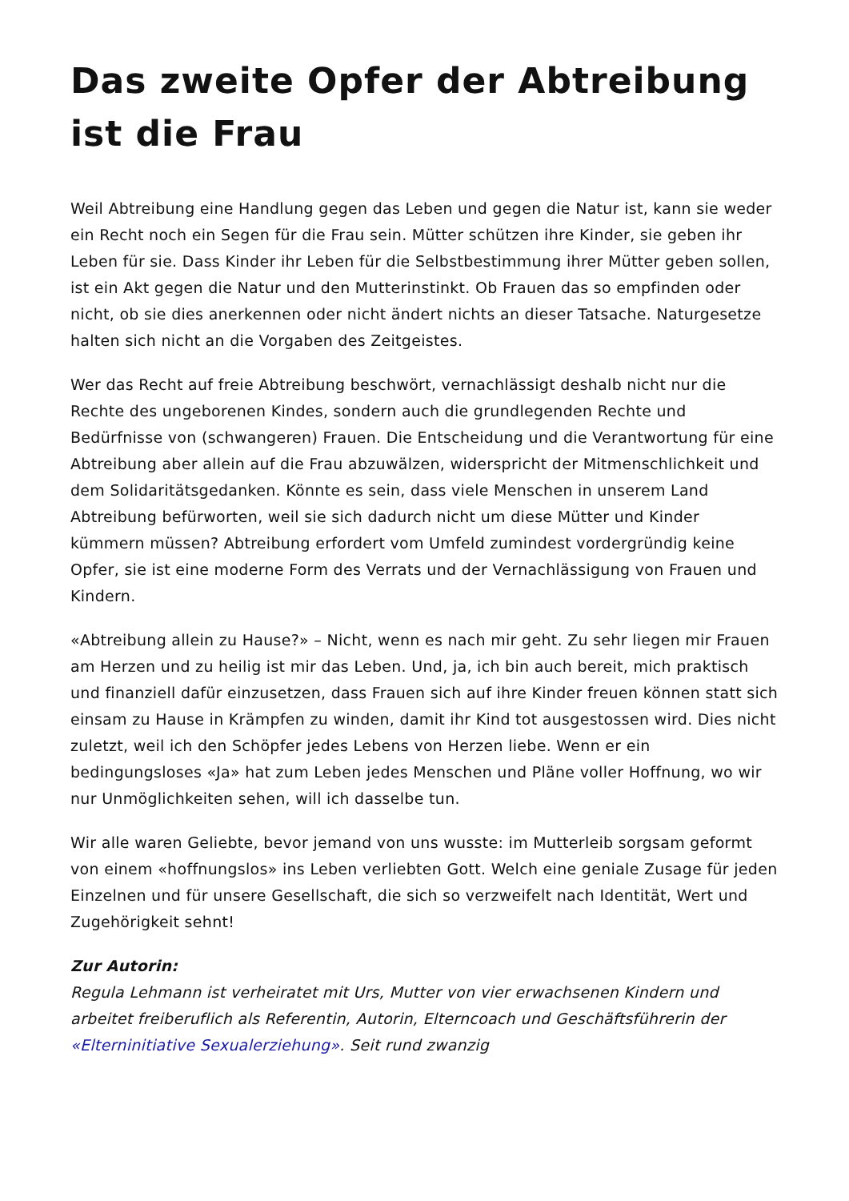Das zweite Opfer der Abtreibung ist die Frau
Weil Abtreibung eine Handlung gegen das Leben und gegen die Natur ist, kann sie weder ein Recht noch ein Segen für die Frau sein. Mütter schützen ihre Kinder, sie geben ihr Leben für sie. Dass Kinder ihr Leben für die Selbstbestimmung ihrer Mütter geben sollen, ist ein Akt gegen die Natur und den Mutterinstinkt. Ob Frauen das so empfinden oder nicht, ob sie dies anerkennen oder nicht ändert nichts an dieser Tatsache. Naturgesetze halten sich nicht an die Vorgaben des Zeitgeistes.
Wer das Recht auf freie Abtreibung beschwört, vernachlässigt deshalb nicht nur die Rechte des ungeborenen Kindes, sondern auch die grundlegenden Rechte und Bedürfnisse von (schwangeren) Frauen. Die Entscheidung und die Verantwortung für eine Abtreibung aber allein auf die Frau abzuwälzen, widerspricht der Mitmenschlichkeit und dem Solidaritätsgedanken. Könnte es sein, dass viele Menschen in unserem Land Abtreibung befürworten, weil sie sich dadurch nicht um diese Mütter und Kinder kümmern müssen? Abtreibung erfordert vom Umfeld zumindest vordergründig keine Opfer, sie ist eine moderne Form des Verrats und der Vernachlässigung von Frauen und Kindern.
«Abtreibung allein zu Hause?» – Nicht, wenn es nach mir geht. Zu sehr liegen mir Frauen am Herzen und zu heilig ist mir das Leben. Und, ja, ich bin auch bereit, mich praktisch und finanziell dafür einzusetzen, dass Frauen sich auf ihre Kinder freuen können statt sich einsam zu Hause in Krämpfen zu winden, damit ihr Kind tot ausgestossen wird. Dies nicht zuletzt, weil ich den Schöpfer jedes Lebens von Herzen liebe. Wenn er ein bedingungsloses «Ja» hat zum Leben jedes Menschen und Pläne voller Hoffnung, wo wir nur Unmöglichkeiten sehen, will ich dasselbe tun.
Wir alle waren Geliebte, bevor jemand von uns wusste: im Mutterleib sorgsam geformt von einem «hoffnungslos» ins Leben verliebten Gott. Welch eine geniale Zusage für jeden Einzelnen und für unsere Gesellschaft, die sich so verzweifelt nach Identität, Wert und Zugehörigkeit sehnt!
Zur Autorin:
Regula Lehmann ist verheiratet mit Urs, Mutter von vier erwachsenen Kindern und arbeitet freiberuflich als Referentin, Autorin, Elterncoach und Geschäftsführerin der «Elterninitiative Sexualerziehung». Seit rund zwanzig